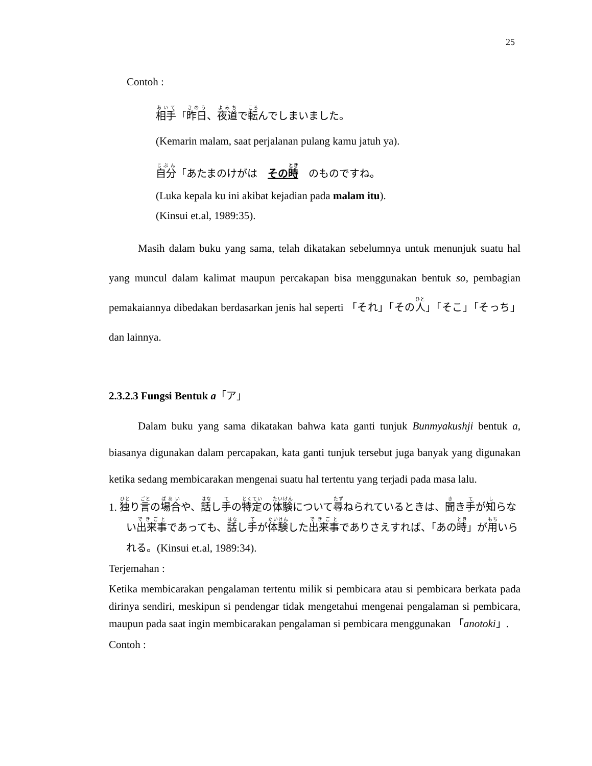25
Contoh :
相手「昨日、夜道で転んでしまいました。
(Kemarin malam, saat perjalanan pulang kamu jatuh ya).
自分「あたまのけがは　その時　のものですね。
(Luka kepala ku ini akibat kejadian pada malam itu).
(Kinsui et.al, 1989:35).
Masih dalam buku yang sama, telah dikatakan sebelumnya untuk menunjuk suatu hal yang muncul dalam kalimat maupun percakapan bisa menggunakan bentuk so, pembagian pemakaiannya dibedakan berdasarkan jenis hal seperti 「それ」「その人」「そこ」「そっち」dan lainnya.
2.3.2.3 Fungsi Bentuk a「ア」
Dalam buku yang sama dikatakan bahwa kata ganti tunjuk Bunmyakushji bentuk a, biasanya digunakan dalam percapakan, kata ganti tunjuk tersebut juga banyak yang digunakan ketika sedang membicarakan mengenai suatu hal tertentu yang terjadi pada masa lalu.
1. 独り言の場合や、話し手の特定の体験について尋ねられているときは、聞き手が知らない出来事であっても、話し手が体験した出来事でありさえすれば、「あの時」が用いられる。(Kinsui et.al, 1989:34).
Terjemahan :
Ketika membicarakan pengalaman tertentu milik si pembicara atau si pembicara berkata pada dirinya sendiri, meskipun si pendengar tidak mengetahui mengenai pengalaman si pembicara, maupun pada saat ingin membicarakan pengalaman si pembicara menggunakan 「anotoki」.
Contoh :